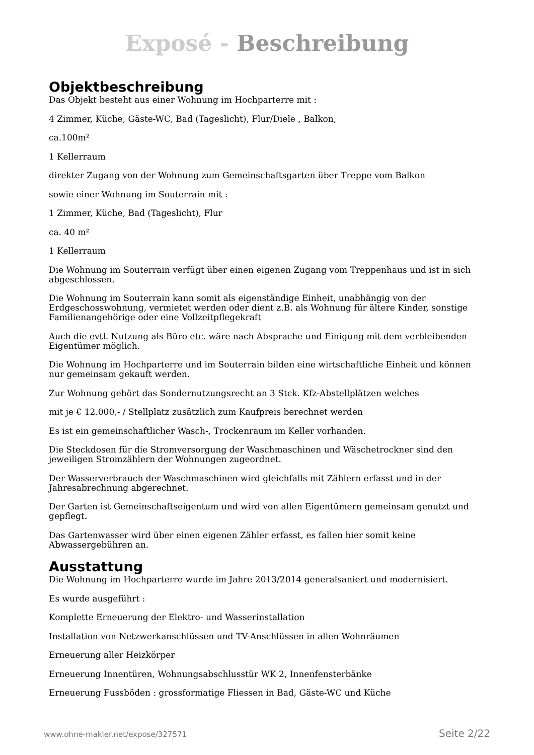Exposé - Beschreibung
Objektbeschreibung
Das Objekt besteht aus einer Wohnung im Hochparterre mit :
4 Zimmer, Küche, Gäste-WC, Bad (Tageslicht), Flur/Diele , Balkon,
ca.100m²
1 Kellerraum
direkter Zugang von der Wohnung zum Gemeinschaftsgarten über Treppe vom Balkon
sowie einer Wohnung im Souterrain mit :
1 Zimmer, Küche, Bad (Tageslicht), Flur
ca. 40 m²
1 Kellerraum
Die Wohnung im Souterrain verfügt über einen eigenen Zugang vom Treppenhaus und ist in sich abgeschlossen.
Die Wohnung im Souterrain kann somit als eigenständige Einheit, unabhängig von der Erdgeschosswohnung, vermietet werden oder dient z.B. als Wohnung für ältere Kinder, sonstige Familienangehörige oder eine Vollzeitpflegekraft
Auch die evtl. Nutzung als Büro etc. wäre nach Absprache und Einigung mit dem verbleibenden Eigentümer möglich.
Die Wohnung im Hochparterre und im Souterrain bilden eine wirtschaftliche Einheit und können nur gemeinsam gekauft werden.
Zur Wohnung gehört das Sondernutzungsrecht an 3 Stck. Kfz-Abstellplätzen welches
mit je € 12.000,- / Stellplatz zusätzlich zum Kaufpreis berechnet werden
Es ist ein gemeinschaftlicher Wasch-, Trockenraum im Keller vorhanden.
Die Steckdosen für die Stromversorgung der Waschmaschinen und Wäschetrockner sind den jeweiligen Stromzählern der Wohnungen zugeordnet.
Der Wasserverbrauch der Waschmaschinen wird gleichfalls mit Zählern erfasst und in der Jahresabrechnung abgerechnet.
Der Garten ist Gemeinschaftseigentum und wird von allen Eigentümern gemeinsam genutzt und gepflegt.
Das Gartenwasser wird über einen eigenen Zähler erfasst, es fallen hier somit keine Abwassergebühren an.
Ausstattung
Die Wohnung im Hochparterre wurde im Jahre 2013/2014 generalsaniert und modernisiert.
Es wurde ausgeführt :
Komplette Erneuerung der Elektro- und Wasserinstallation
Installation von Netzwerkanschlüssen und TV-Anschlüssen in allen Wohnräumen
Erneuerung aller Heizkörper
Erneuerung Innentüren, Wohnungsabschlusstür WK 2, Innenfensterbänke
Erneuerung Fussböden : grossformatige Fliessen in Bad, Gäste-WC und Küche
www.ohne-makler.net/expose/327571 Seite 2/22